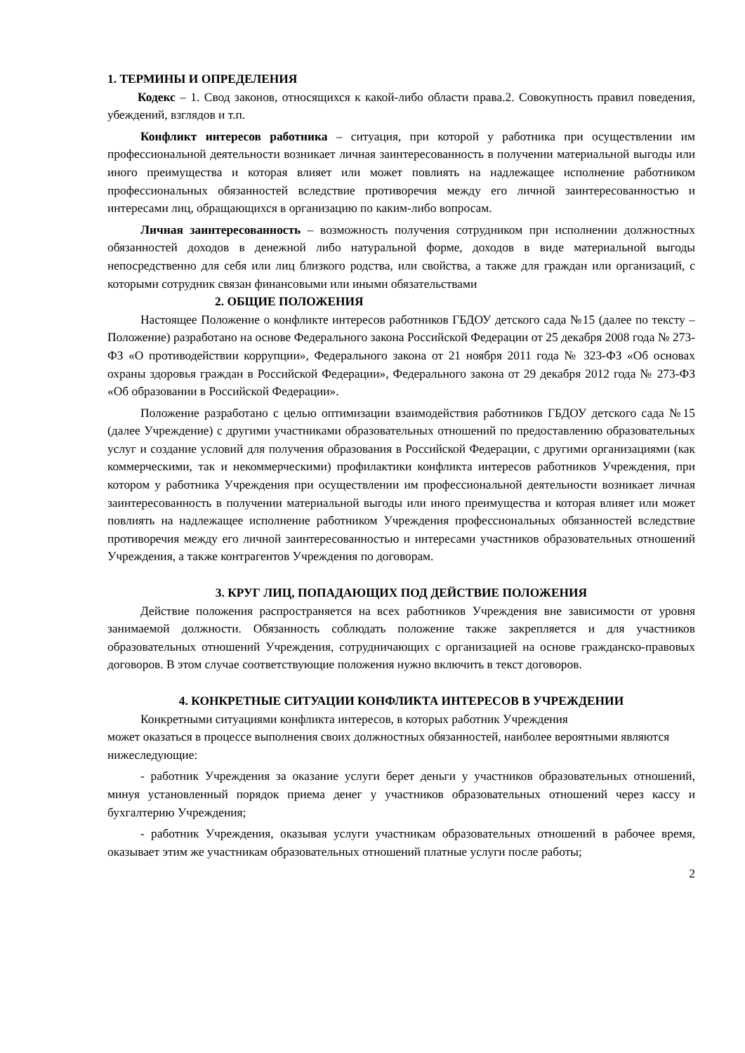1. ТЕРМИНЫ И ОПРЕДЕЛЕНИЯ
Кодекс – 1. Свод законов, относящихся к какой-либо области права.2. Совокупность правил поведения, убеждений, взглядов и т.п.
Конфликт интересов работника – ситуация, при которой у работника при осуществлении им профессиональной деятельности возникает личная заинтересованность в получении материальной выгоды или иного преимущества и которая влияет или может повлиять на надлежащее исполнение работником профессиональных обязанностей вследствие противоречия между его личной заинтересованностью и интересами лиц, обращающихся в организацию по каким-либо вопросам.
Личная заинтересованность – возможность получения сотрудником при исполнении должностных обязанностей доходов в денежной либо натуральной форме, доходов в виде материальной выгоды непосредственно для себя или лиц близкого родства, или свойства, а также для граждан или организаций, с которыми сотрудник связан финансовыми или иными обязательствами
2. ОБЩИЕ ПОЛОЖЕНИЯ
Настоящее Положение о конфликте интересов работников ГБДОУ детского сада №15 (далее по тексту – Положение) разработано на основе Федерального закона Российской Федерации от 25 декабря 2008 года № 273-ФЗ «О противодействии коррупции», Федерального закона от 21 ноября 2011 года № 323-ФЗ «Об основах охраны здоровья граждан в Российской Федерации», Федерального закона от 29 декабря 2012 года № 273-ФЗ «Об образовании в Российской Федерации».
Положение разработано с целью оптимизации взаимодействия работников ГБДОУ детского сада №15 (далее Учреждение) с другими участниками образовательных отношений по предоставлению образовательных услуг и создание условий для получения образования в Российской Федерации, с другими организациями (как коммерческими, так и некоммерческими) профилактики конфликта интересов работников Учреждения, при котором у работника Учреждения при осуществлении им профессиональной деятельности возникает личная заинтересованность в получении материальной выгоды или иного преимущества и которая влияет или может повлиять на надлежащее исполнение работником Учреждения профессиональных обязанностей вследствие противоречия между его личной заинтересованностью и интересами участников образовательных отношений Учреждения, а также контрагентов Учреждения по договорам.
3. КРУГ ЛИЦ, ПОПАДАЮЩИХ ПОД ДЕЙСТВИЕ ПОЛОЖЕНИЯ
Действие положения распространяется на всех работников Учреждения вне зависимости от уровня занимаемой должности. Обязанность соблюдать положение также закрепляется и для участников образовательных отношений Учреждения, сотрудничающих с организацией на основе гражданско-правовых договоров. В этом случае соответствующие положения нужно включить в текст договоров.
4. КОНКРЕТНЫЕ СИТУАЦИИ КОНФЛИКТА ИНТЕРЕСОВ В УЧРЕЖДЕНИИ
Конкретными ситуациями конфликта интересов, в которых работник Учреждения
может оказаться в процессе выполнения своих должностных обязанностей, наиболее вероятными являются нижеследующие:
- работник Учреждения за оказание услуги берет деньги у участников образовательных отношений, минуя установленный порядок приема денег у участников образовательных отношений через кассу и бухгалтерию Учреждения;
- работник Учреждения, оказывая услуги участникам образовательных отношений в рабочее время, оказывает этим же участникам образовательных отношений платные услуги после работы;
2